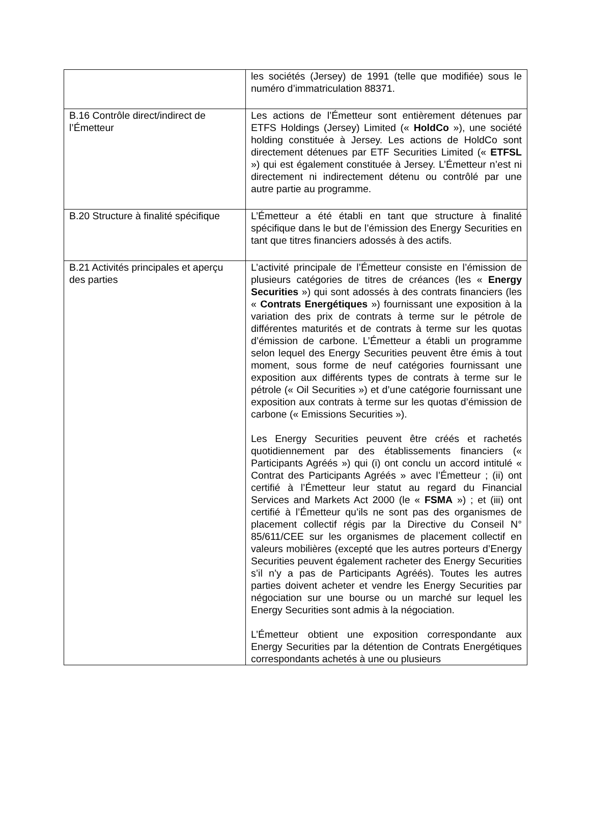| | les sociétés (Jersey) de 1991 (telle que modifiée) sous le numéro d’immatriculation 88371. |
| B.16 Contrôle direct/indirect de l’Émetteur | Les actions de l’Émetteur sont entièrement détenues par ETFS Holdings (Jersey) Limited (« HoldCo »), une société holding constituée à Jersey. Les actions de HoldCo sont directement détenues par ETF Securities Limited (« ETFSL ») qui est également constituée à Jersey. L’Émetteur n’est ni directement ni indirectement détenu ou contrôlé par une autre partie au programme. |
| B.20 Structure à finalité spécifique | L’Émetteur a été établi en tant que structure à finalité spécifique dans le but de l’émission des Energy Securities en tant que titres financiers adossés à des actifs. |
| B.21 Activités principales et aperçu des parties | L’activité principale de l’Émetteur consiste en l’émission de plusieurs catégories de titres de créances (les « Energy Securities ») qui sont adossés à des contrats financiers (les « Contrats Energétiques ») fournissant une exposition à la variation des prix de contrats à terme sur le pétrole de différentes maturités et de contrats à terme sur les quotas d’émission de carbone. L’Émetteur a établi un programme selon lequel des Energy Securities peuvent être émis à tout moment, sous forme de neuf catégories fournissant une exposition aux différents types de contrats à terme sur le pétrole (« Oil Securities ») et d’une catégorie fournissant une exposition aux contrats à terme sur les quotas d’émission de carbone (« Emissions Securities »). Les Energy Securities peuvent être créés et rachetés quotidiennement par des établissements financiers (« Participants Agréés ») qui (i) ont conclu un accord intitulé « Contrat des Participants Agréés » avec l’Émetteur ; (ii) ont certifié à l’Émetteur leur statut au regard du Financial Services and Markets Act 2000 (le « FSMA ») ; et (iii) ont certifié à l’Émetteur qu’ils ne sont pas des organismes de placement collectif régis par la Directive du Conseil N° 85/611/CEE sur les organismes de placement collectif en valeurs mobilières (excepté que les autres porteurs d’Energy Securities peuvent également racheter des Energy Securities s’il n’y a pas de Participants Agréés). Toutes les autres parties doivent acheter et vendre les Energy Securities par négociation sur une bourse ou un marché sur lequel les Energy Securities sont admis à la négociation. L’Émetteur obtient une exposition correspondante aux Energy Securities par la détention de Contrats Energétiques correspondants achetés à une ou plusieurs |